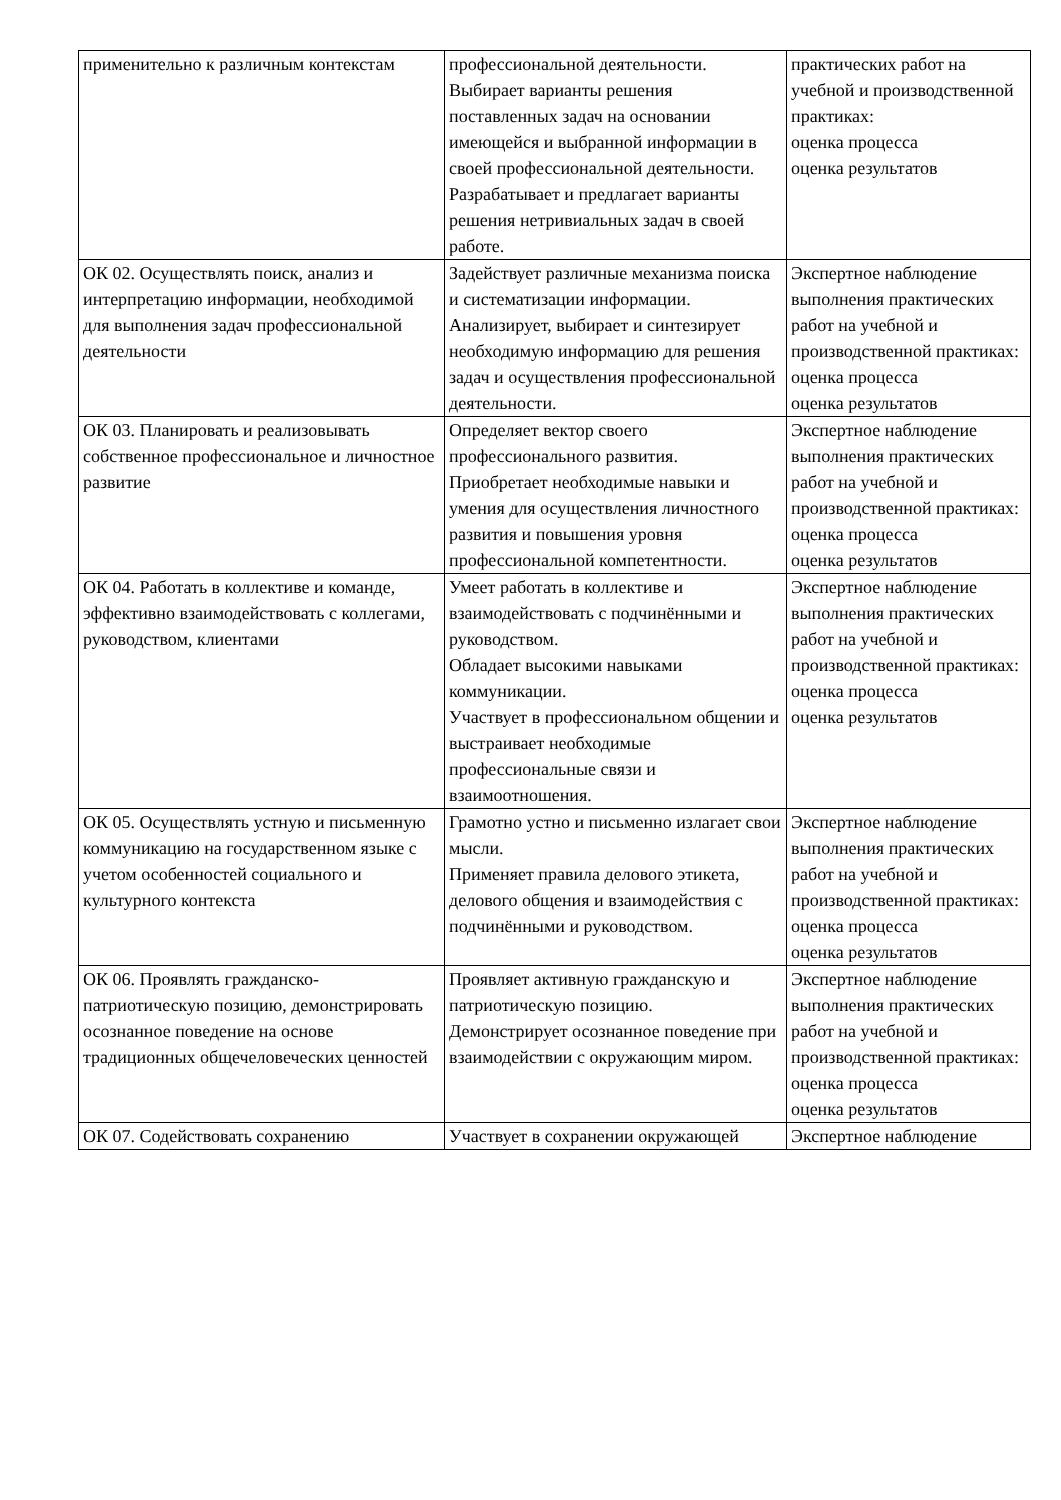| применительно к различным контекстам | профессиональной деятельности. Выбирает варианты решения поставленных задач на основании имеющейся и выбранной информации в своей профессиональной деятельности. Разрабатывает и предлагает варианты решения нетривиальных задач в своей работе. | практических работ на учебной и производственной практиках: оценка процесса оценка результатов |
| ОК 02. Осуществлять поиск, анализ и интерпретацию информации, необходимой для выполнения задач профессиональной деятельности | Задействует различные механизма поиска и систематизации информации. Анализирует, выбирает и синтезирует необходимую информацию для решения задач и осуществления профессиональной деятельности. | Экспертное наблюдение выполнения практических работ на учебной и производственной практиках: оценка процесса оценка результатов |
| ОК 03. Планировать и реализовывать собственное профессиональное и личностное развитие | Определяет вектор своего профессионального развития. Приобретает необходимые навыки и умения для осуществления личностного развития и повышения уровня профессиональной компетентности. | Экспертное наблюдение выполнения практических работ на учебной и производственной практиках: оценка процесса оценка результатов |
| ОК 04. Работать в коллективе и команде, эффективно взаимодействовать с коллегами, руководством, клиентами | Умеет работать в коллективе и взаимодействовать с подчинёнными и руководством. Обладает высокими навыками коммуникации. Участвует в профессиональном общении и выстраивает необходимые профессиональные связи и взаимоотношения. | Экспертное наблюдение выполнения практических работ на учебной и производственной практиках: оценка процесса оценка результатов |
| ОК 05. Осуществлять устную и письменную коммуникацию на государственном языке с учетом особенностей социального и культурного контекста | Грамотно устно и письменно излагает свои мысли. Применяет правила делового этикета, делового общения и взаимодействия с подчинёнными и руководством. | Экспертное наблюдение выполнения практических работ на учебной и производственной практиках: оценка процесса оценка результатов |
| ОК 06. Проявлять гражданско-патриотическую позицию, демонстрировать осознанное поведение на основе традиционных общечеловеческих ценностей | Проявляет активную гражданскую и патриотическую позицию. Демонстрирует осознанное поведение при взаимодействии с окружающим миром. | Экспертное наблюдение выполнения практических работ на учебной и производственной практиках: оценка процесса оценка результатов |
| ОК 07. Содействовать сохранению | Участвует в сохранении окружающей | Экспертное наблюдение |